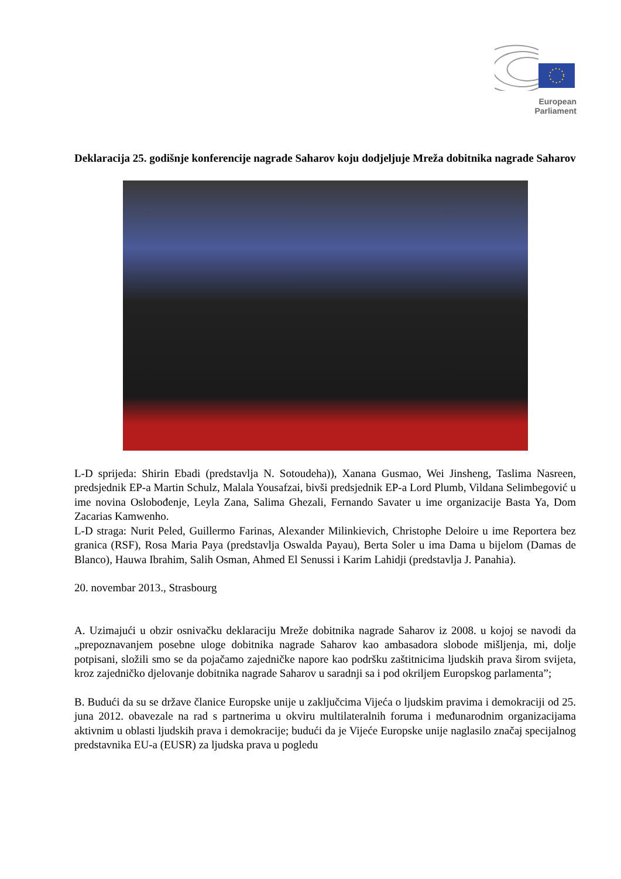European Parliament
Deklaracija 25. godišnje konferencije nagrade Saharov koju dodjeljuje Mreža dobitnika nagrade Saharov
L-D sprijeda: Shirin Ebadi (predstavlja N. Sotoudeha)), Xanana Gusmao, Wei Jinsheng, Taslima Nasreen, predsjednik EP-a Martin Schulz, Malala Yousafzai, bivši predsjednik EP-a Lord Plumb, Vildana Selimbegović u ime novina Oslobođenje, Leyla Zana, Salima Ghezali, Fernando Savater u ime organizacije Basta Ya, Dom Zacarias Kamwenho.
L-D straga: Nurit Peled, Guillermo Farinas, Alexander Milinkievich, Christophe Deloire u ime Reportera bez granica (RSF), Rosa Maria Paya (predstavlja Oswalda Payau), Berta Soler u ima Dama u bijelom (Damas de Blanco), Hauwa Ibrahim, Salih Osman, Ahmed El Senussi i Karim Lahidji (predstavlja J. Panahia).
20. novembar 2013., Strasbourg
A. Uzimajući u obzir osnivačku deklaraciju Mreže dobitnika nagrade Saharov iz 2008. u kojoj se navodi da „prepoznavanjem posebne uloge dobitnika nagrade Saharov kao ambasadora slobode mišljenja, mi, dolje potpisani, složili smo se da pojačamo zajedničke napore kao podršku zaštitnicima ljudskih prava širom svijeta, kroz zajedničko djelovanje dobitnika nagrade Saharov u saradnji sa i pod okriljem Europskog parlamenta”;
B. Budući da su se države članice Europske unije u zaključcima Vijeća o ljudskim pravima i demokraciji od 25. juna 2012. obavezale na rad s partnerima u okviru multilateralnih foruma i međunarodnim organizacijama aktivnim u oblasti ljudskih prava i demokracije; budući da je Vijeće Europske unije naglasilo značaj specijalnog predstavnika EU-a (EUSR) za ljudska prava u pogledu